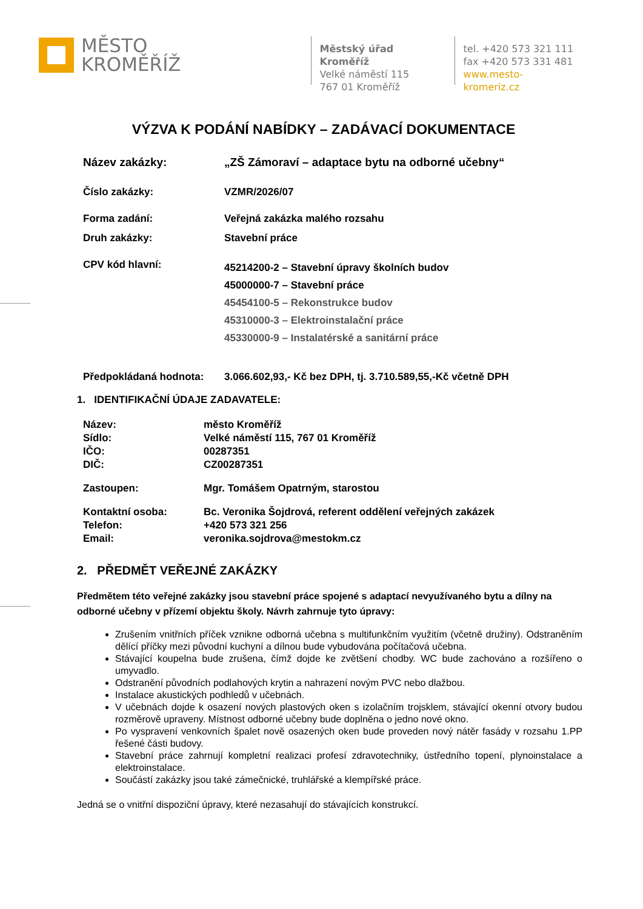MĚSTO
KROMĚŘÍŽ
Městský úřad Kroměříž
Velké náměstí 115
767 01 Kroměříž
tel. +420 573 321 111
fax +420 573 331 481
www.mesto-kromeriz.cz
VÝZVA K PODÁNÍ NABÍDKY – ZADÁVACÍ DOKUMENTACE
Název zakázky: „ZŠ Zámoraví – adaptace bytu na odborné učebny“
Číslo zakázky: VZMR/2026/07
Forma zadání: Veřejná zakázka malého rozsahu
Druh zakázky: Stavební práce
CPV kód hlavní:
45214200-2 – Stavební úpravy školních budov
45000000-7 – Stavební práce
45454100-5 – Rekonstrukce budov
45310000-3 – Elektroinstalační práce
45330000-9 – Instalatérské a sanitární práce
Předpokládaná hodnota: 3.066.602,93,- Kč bez DPH, tj. 3.710.589,55,-Kč včetně DPH
1. IDENTIFIKAČNÍ ÚDAJE ZADAVATELE:
Název:
Sídlo:
IČO:
DIČ:
město Kroměříž
Velké náměstí 115, 767 01 Kroměříž
00287351
CZ00287351
Zastoupen: Mgr. Tomášem Opatrným, starostou
Kontaktní osoba:
Telefon:
Email:
Bc. Veronika Šojdrová, referent oddělení veřejných zakázek
+420 573 321 256
veronika.sojdrova@mestokm.cz
2. PŘEDMĚT VEŘEJNÉ ZAKÁZKY
Předmětem této veřejné zakázky jsou stavební práce spojené s adaptací nevyužívaného bytu a dílny na odborné učebny v přízemí objektu školy. Návrh zahrnuje tyto úpravy:
Zrušením vnitřních příček vznikne odborná učebna s multifunkčním využitím (včetně družiny). Odstraněním dělící příčky mezi původní kuchyní a dílnou bude vybudována počítačová učebna.
Stávající koupelna bude zrušena, čímž dojde ke zvětšení chodby. WC bude zachováno a rozšířeno o umyvadlo.
Odstranění původních podlahových krytin a nahrazení novým PVC nebo dlažbou.
Instalace akustických podhledů v učebnách.
V učebnách dojde k osazení nových plastových oken s izolačním trojsklem, stávající okenní otvory budou rozměrově upraveny. Místnost odborné učebny bude doplněna o jedno nové okno.
Po vyspravení venkovních špalet nově osazených oken bude proveden nový nátěr fasády v rozsahu 1.PP řešené části budovy.
Stavební práce zahrnují kompletní realizaci profesí zdravotechniky, ústředního topení, plynoinstalace a elektroinstalace.
Součástí zakázky jsou také zámečnické, truhlářské a klempířské práce.
Jedná se o vnitřní dispoziční úpravy, které nezasahují do stávajících konstrukcí.